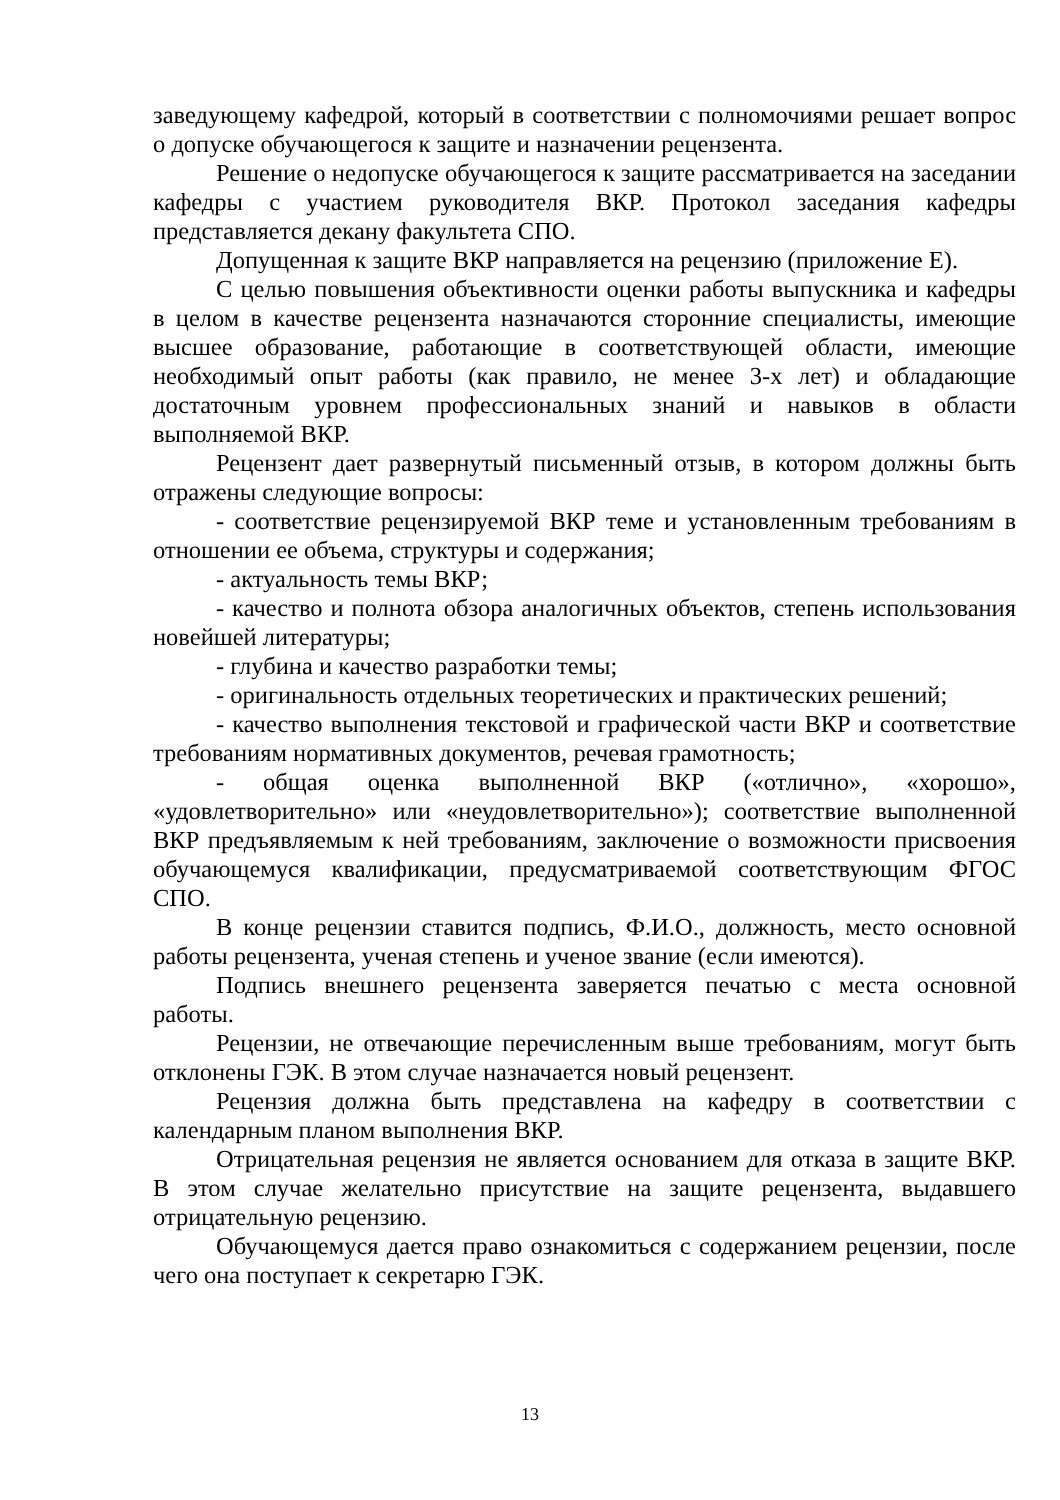заведующему кафедрой, который в соответствии с полномочиями решает вопрос о допуске обучающегося к защите и назначении рецензента.
Решение о недопуске обучающегося к защите рассматривается на заседании кафедры с участием руководителя ВКР. Протокол заседания кафедры представляется декану факультета СПО.
Допущенная к защите ВКР направляется на рецензию (приложение Е).
С целью повышения объективности оценки работы выпускника и кафедры в целом в качестве рецензента назначаются сторонние специалисты, имеющие высшее образование, работающие в соответствующей области, имеющие необходимый опыт работы (как правило, не менее 3-х лет) и обладающие достаточным уровнем профессиональных знаний и навыков в области выполняемой ВКР.
Рецензент дает развернутый письменный отзыв, в котором должны быть отражены следующие вопросы:
- соответствие рецензируемой ВКР теме и установленным требованиям в отношении ее объема, структуры и содержания;
- актуальность темы ВКР;
- качество и полнота обзора аналогичных объектов, степень использования новейшей литературы;
- глубина и качество разработки темы;
- оригинальность отдельных теоретических и практических решений;
- качество выполнения текстовой и графической части ВКР и соответствие требованиям нормативных документов, речевая грамотность;
- общая оценка выполненной ВКР («отлично», «хорошо», «удовлетворительно» или «неудовлетворительно»); соответствие выполненной ВКР предъявляемым к ней требованиям, заключение о возможности присвоения обучающемуся квалификации, предусматриваемой соответствующим ФГОС СПО.
В конце рецензии ставится подпись, Ф.И.О., должность, место основной работы рецензента, ученая степень и ученое звание (если имеются).
Подпись внешнего рецензента заверяется печатью с места основной работы.
Рецензии, не отвечающие перечисленным выше требованиям, могут быть отклонены ГЭК. В этом случае назначается новый рецензент.
Рецензия должна быть представлена на кафедру в соответствии с календарным планом выполнения ВКР.
Отрицательная рецензия не является основанием для отказа в защите ВКР. В этом случае желательно присутствие на защите рецензента, выдавшего отрицательную рецензию.
Обучающемуся дается право ознакомиться с содержанием рецензии, после чего она поступает к секретарю ГЭК.
13